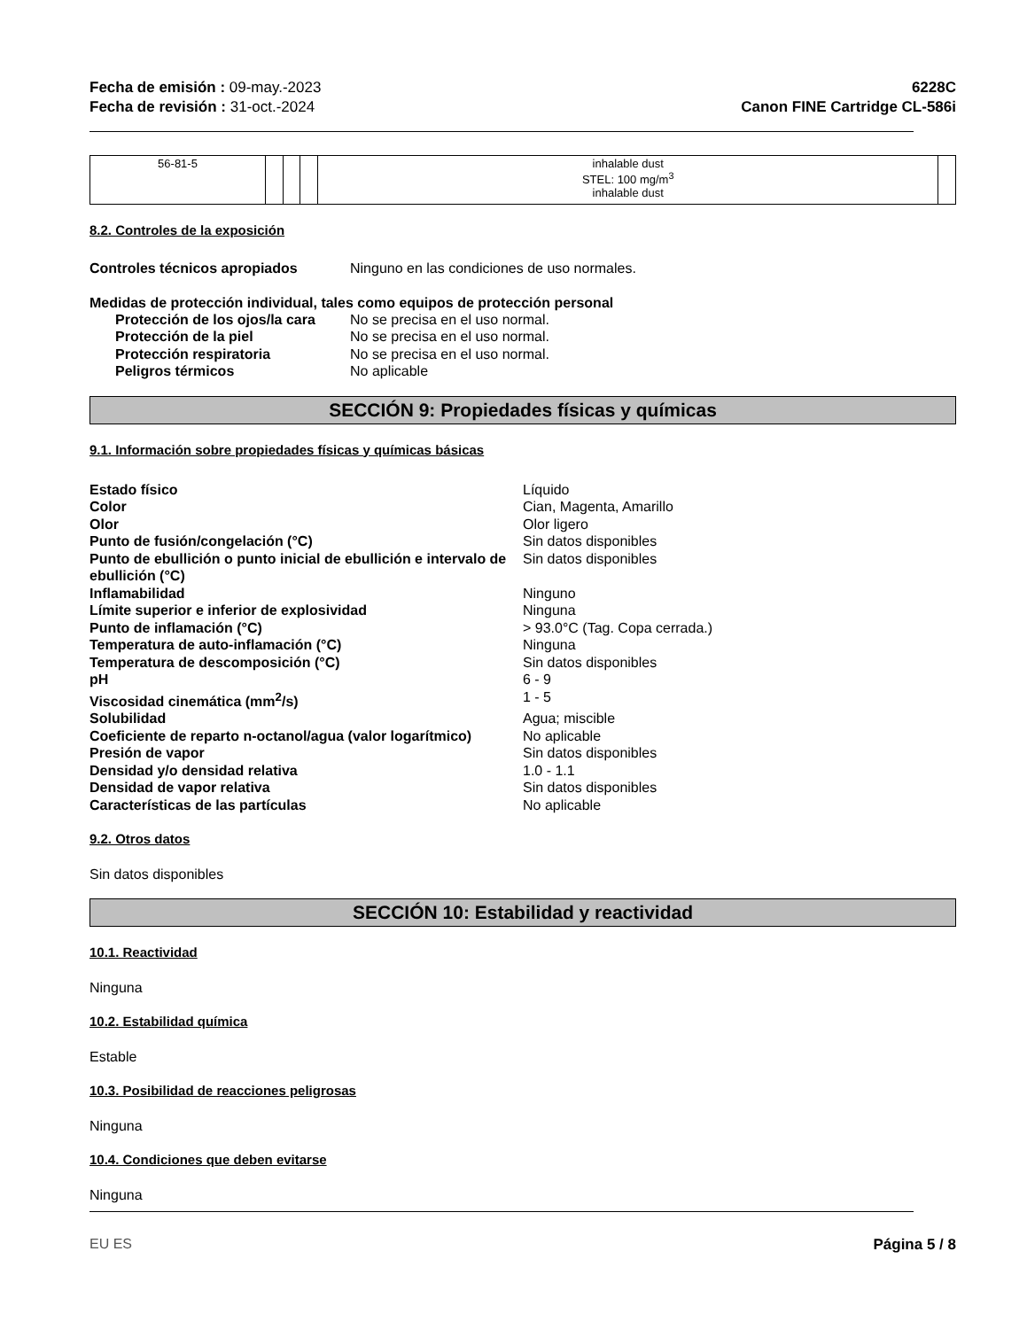Fecha de emisión : 09-may.-2023
Fecha de revisión : 31-oct.-2024
6228C
Canon FINE Cartridge CL-586i
| 56-81-5 | | | | inhalable dust STEL: 100 mg/m<sup>3</sup> inhalable dust | |
8.2. Controles de la exposición
Controles técnicos apropiados Ninguno en las condiciones de uso normales.
Medidas de protección individual, tales como equipos de protección personal
Protección de los ojos/la cara No se precisa en el uso normal.
Protección de la piel No se precisa en el uso normal.
Protección respiratoria No se precisa en el uso normal.
Peligros térmicos No aplicable
SECCIÓN 9: Propiedades físicas y químicas
9.1. Información sobre propiedades físicas y químicas básicas
Estado físico Líquido
Color Cian, Magenta, Amarillo
Olor Olor ligero
Punto de fusión/congelación (°C) Sin datos disponibles
Punto de ebullición o punto inicial de ebullición e intervalo de ebullición (°C) Sin datos disponibles
Inflamabilidad Ninguno
Límite superior e inferior de explosividad Ninguna
Punto de inflamación (°C) > 93.0°C (Tag. Copa cerrada.)
Temperatura de auto-inflamación (°C) Ninguna
Temperatura de descomposición (°C) Sin datos disponibles
pH 6 - 9
Viscosidad cinemática (mm<sup>2</sup>/s) 1 - 5
Solubilidad Agua; miscible
Coeficiente de reparto n-octanol/agua (valor logarítmico) No aplicable
Presión de vapor Sin datos disponibles
Densidad y/o densidad relativa 1.0 - 1.1
Densidad de vapor relativa Sin datos disponibles
Características de las partículas No aplicable
9.2. Otros datos
Sin datos disponibles
SECCIÓN 10: Estabilidad y reactividad
10.1. Reactividad
Ninguna
10.2. Estabilidad química
Estable
10.3. Posibilidad de reacciones peligrosas
Ninguna
10.4. Condiciones que deben evitarse
Ninguna
EU ES Página 5 / 8